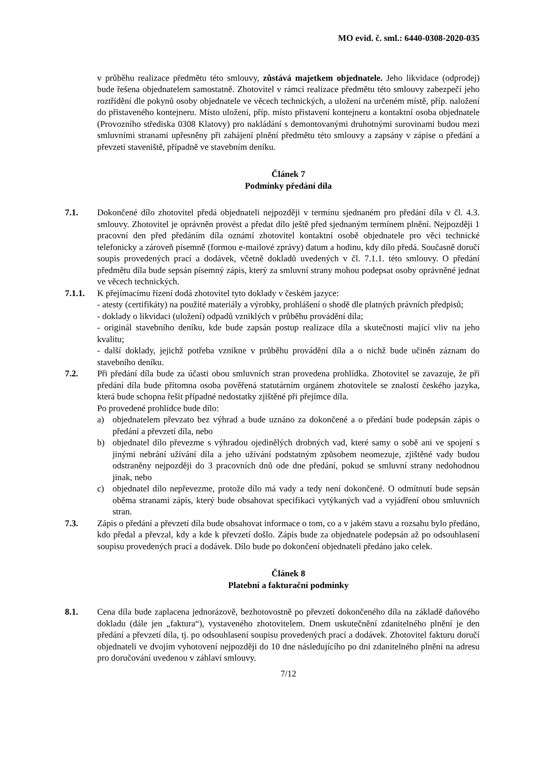MO evid. č. sml.: 6440-0308-2020-035
v průběhu realizace předmětu této smlouvy, zůstává majetkem objednatele. Jeho likvidace (odprodej) bude řešena objednatelem samostatně. Zhotovitel v rámci realizace předmětu této smlouvy zabezpečí jeho roztřídění dle pokynů osoby objednatele ve věcech technických, a uložení na určeném místě, příp. naložení do přistaveného kontejneru. Místo uložení, příp. místo přistavení kontejneru a kontaktní osoba objednatele (Provozního střediska 0308 Klatovy) pro nakládání s demontovanými druhotnými surovinami budou mezi smluvními stranami upřesněny při zahájení plnění předmětu této smlouvy a zapsány v zápise o předání a převzetí staveniště, případně ve stavebním deníku.
Článek 7
Podmínky předání díla
7.1. Dokončené dílo zhotovitel předá objednateli nejpozději v termínu sjednaném pro předání díla v čl. 4.3. smlouvy. Zhotovitel je oprávněn provést a předat dílo ještě před sjednaným termínem plnění. Nejpozději 1 pracovní den před předáním díla oznámí zhotovitel kontaktní osobě objednatele pro věci technické telefonicky a zároveň písemně (formou e-mailové zprávy) datum a hodinu, kdy dílo předá. Současně doručí soupis provedených prací a dodávek, včetně dokladů uvedených v čl. 7.1.1. této smlouvy. O předání předmětu díla bude sepsán písemný zápis, který za smluvní strany mohou podepsat osoby oprávněné jednat ve věcech technických.
7.1.1. K přejímacímu řízení dodá zhotovitel tyto doklady v českém jazyce:
- atesty (certifikáty) na použité materiály a výrobky, prohlášení o shodě dle platných právních předpisů;
- doklady o likvidaci (uložení) odpadů vzniklých v průběhu provádění díla;
- originál stavebního deníku, kde bude zapsán postup realizace díla a skutečnosti mající vliv na jeho kvalitu;
- další doklady, jejichž potřeba vznikne v průběhu provádění díla a o nichž bude učiněn záznam do stavebního deníku.
7.2. Při předání díla bude za účasti obou smluvních stran provedena prohlídka. Zhotovitel se zavazuje, že při předání díla bude přítomna osoba pověřená statutárním orgánem zhotovitele se znalostí českého jazyka, která bude schopna řešit případné nedostatky zjištěné při přejímce díla.
Po provedené prohlídce bude dílo:
a) objednatelem převzato bez výhrad a bude uznáno za dokončené a o předání bude podepsán zápis o předání a převzetí díla, nebo
b) objednatel dílo převezme s výhradou ojedinělých drobných vad, které samy o sobě ani ve spojení s jinými nebrání užívání díla a jeho užívání podstatným způsobem neomezuje, zjištěné vady budou odstraněny nejpozději do 3 pracovních dnů ode dne předání, pokud se smluvní strany nedohodnou jinak, nebo
c) objednatel dílo nepřevezme, protože dílo má vady a tedy není dokončené. O odmítnutí bude sepsán oběma stranami zápis, který bude obsahovat specifikaci vytýkaných vad a vyjádření obou smluvních stran.
7.3. Zápis o předání a převzetí díla bude obsahovat informace o tom, co a v jakém stavu a rozsahu bylo předáno, kdo předal a převzal, kdy a kde k převzetí došlo. Zápis bude za objednatele podepsán až po odsouhlasení soupisu provedených prací a dodávek. Dílo bude po dokončení objednateli předáno jako celek.
Článek 8
Platební a fakturační podmínky
8.1. Cena díla bude zaplacena jednorázově, bezhotovostně po převzetí dokončeného díla na základě daňového dokladu (dále jen „faktura“), vystaveného zhotovitelem. Dnem uskutečnění zdanitelného plnění je den předání a převzetí díla, tj. po odsouhlasení soupisu provedených prací a dodávek. Zhotovitel fakturu doručí objednateli ve dvojím vyhotovení nejpozději do 10 dne následujícího po dni zdanitelného plnění na adresu pro doručování uvedenou v záhlaví smlouvy.
7/12